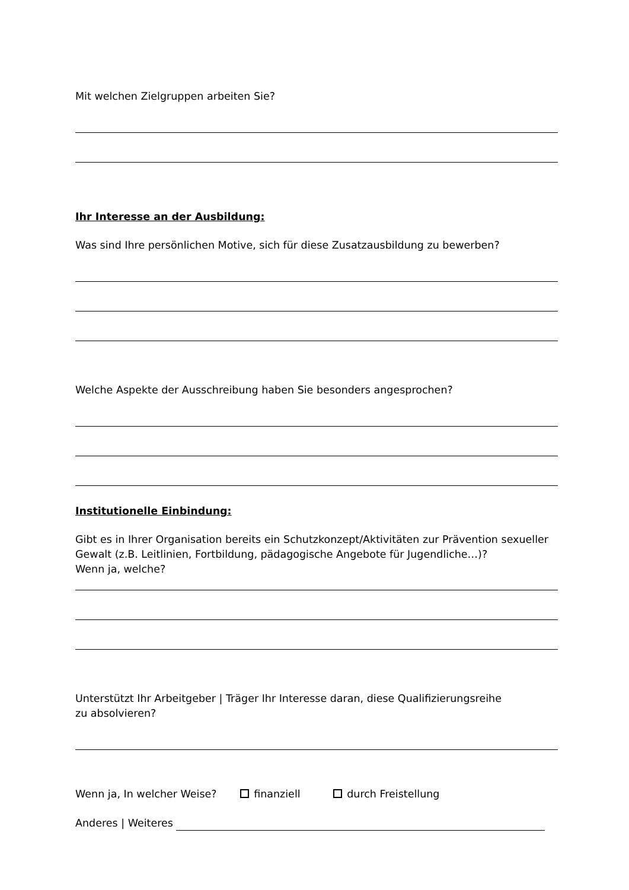Mit welchen Zielgruppen arbeiten Sie?
Ihr Interesse an der Ausbildung:
Was sind Ihre persönlichen Motive, sich für diese Zusatzausbildung zu bewerben?
Welche Aspekte der Ausschreibung haben Sie besonders angesprochen?
Institutionelle Einbindung:
Gibt es in Ihrer Organisation bereits ein Schutzkonzept/Aktivitäten zur Prävention sexueller Gewalt (z.B. Leitlinien, Fortbildung, pädagogische Angebote für Jugendliche…)?
Wenn ja, welche?
Unterstützt Ihr Arbeitgeber | Träger Ihr Interesse daran, diese Qualifizierungsreihe
zu absolvieren?
Wenn ja, In welcher Weise? finanziell durch Freistellung
Anderes | Weiteres